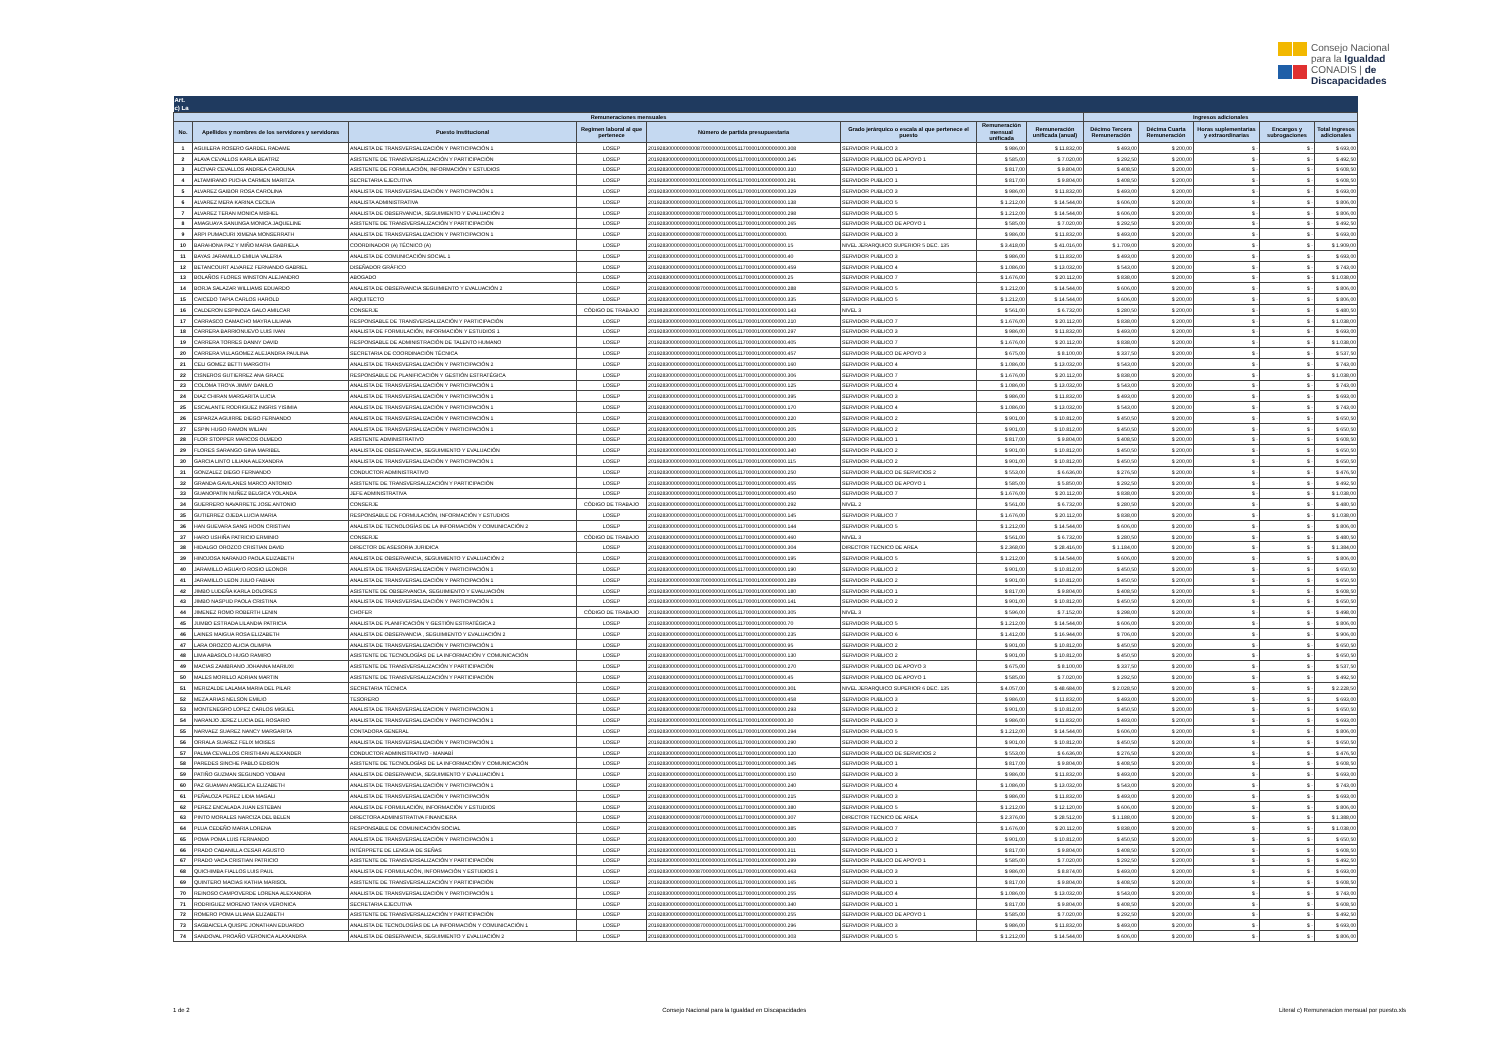Consejo Nacional
para la Igualdad
CONADIS | de Discapacidades
| Art. | | | | | | | | | | | | |
| c) La | | | | | | | | | | | | |
| Remuneraciones mensuales | | | | | | | | Ingresos adicionales | | | | |
| No. | Apellidos y nombres de los servidores y servidoras | Puesto Institucional | Regimen laboral al que pertenece | Número de partida presupuestaria | Grado jerárquico o escala al que pertenece el puesto | Remuneración mensual unificada | Remuneración unificada (anual) | Décimo Tercera Remuneración | Décima Cuarta Remuneración | Horas suplementarias y extraordinarias | Encargos y subrogaciones | Total ingresos adicionales |
| 1 | AGUILERA ROSERO GARDEL RADAME | ANALISTA DE TRANSVERSALIZACIÓN Y PARTICIPACIÓN 1 | LOSEP | 201928300000000008700000001000511700001000000000.308 | SERVIDOR PUBLICO 3 | $ 986,00 | $ 11.832,00 | $ 493,00 | $ 200,00 | $ - | $ - | $ 693,00 |
| 2 | ALAVA CEVALLOS KARLA BEATRIZ | ASISTENTE DE TRANSVERSALIZACIÓN Y PARTICIPACIÓN | LOSEP | 201928300000000001000000001000511700001000000000.245 | SERVIDOR PUBLICO DE APOYO 1 | $ 585,00 | $ 7.020,00 | $ 292,50 | $ 200,00 | $ - | $ - | $ 492,50 |
| 3 | ALCIVAR CEVALLOS ANDREA CAROLINA | ASISTENTE DE FORMULACIÓN, INFORMACIÓN Y ESTUDIOS | LOSEP | 201928300000000008700000001000511700001000000000.310 | SERVIDOR PUBLICO 1 | $ 817,00 | $ 9.804,00 | $ 408,50 | $ 200,00 | $ - | $ - | $ 608,50 |
| 4 | ALTAMIRANO PUCHA CARMEN MARITZA | SECRETARIA EJECUTIVA | LOSEP | 201928300000000001000000001000511700001000000000.291 | SERVIDOR PUBLICO 1 | $ 817,00 | $ 9.804,00 | $ 408,50 | $ 200,00 | $ - | $ - | $ 608,50 |
| 5 | ALVAREZ GAIBOR ROSA CAROLINA | ANALISTA DE TRANSVERSALIZACIÓN Y PARTICIPACIÓN 1 | LOSEP | 201928300000000001000000001000511700001000000000.329 | SERVIDOR PUBLICO 3 | $ 986,00 | $ 11.832,00 | $ 493,00 | $ 200,00 | $ - | $ - | $ 693,00 |
| 6 | ALVAREZ MERA KARINA CECILIA | ANALISTA ADMINISTRATIVA | LOSEP | 201928300000000001000000001000511700001000000000.138 | SERVIDOR PUBLICO 5 | $ 1.212,00 | $ 14.544,00 | $ 606,00 | $ 200,00 | $ - | $ - | $ 806,00 |
| 7 | ALVAREZ TERAN MONICA MISHEL | ANALISTA DE OBSERVANCIA, SEGUIMIENTO Y EVALUACIÓN 2 | LOSEP | 201928300000000008700000001000511700001000000000.298 | SERVIDOR PUBLICO 5 | $ 1.212,00 | $ 14.544,00 | $ 606,00 | $ 200,00 | $ - | $ - | $ 806,00 |
| 8 | AMAGUAYA SANUNGA MONICA JAQUELINE | ASISTENTE DE TRANSVERSALIZACIÓN Y PARTICIPACIÓN | LOSEP | 201928300000000001000000001000511700001000000000.265 | SERVIDOR PUBLICO DE APOYO 1 | $ 585,00 | $ 7.020,00 | $ 292,50 | $ 200,00 | $ - | $ - | $ 492,50 |
| 9 | ARPI PUMACURI XIMENA MONSERRATH | ANALISTA DE TRANSVERSALIZACION Y PARTICIPACION 1 | LOSEP | 201928300000000008700000001000511700001000000000. | SERVIDOR PUBLICO 3 | $ 986,00 | $ 11.832,00 | $ 493,00 | $ 200,00 | $ - | $ - | $ 693,00 |
| 10 | BARAHONA PAZ Y MIÑO MARIA GABRIELA | COORDINADOR (A) TÉCNICO (A) | LOSEP | 201928300000000001000000001000511700001000000000.15 | NIVEL JERARQUICO SUPERIOR 5 DEC. 135 | $ 3.418,00 | $ 41.016,00 | $ 1.709,00 | $ 200,00 | $ - | $ - | $ 1.909,00 |
| 11 | BAYAS JARAMILLO EMILIA VALERIA | ANALISTA DE COMUNICACIÓN SOCIAL 1 | LOSEP | 201928300000000001000000001000511700001000000000.40 | SERVIDOR PUBLICO 3 | $ 986,00 | $ 11.832,00 | $ 493,00 | $ 200,00 | $ - | $ - | $ 693,00 |
| 12 | BETANCOURT ALVAREZ FERNANDO GABRIEL | DISEÑADOR GRÁFICO | LOSEP | 201928300000000001000000001000511700001000000000.459 | SERVIDOR PUBLICO 4 | $ 1.086,00 | $ 13.032,00 | $ 543,00 | $ 200,00 | $ - | $ - | $ 743,00 |
| 13 | BOLAÑOS FLORES WINSTON ALEJANDRO | ABOGADO | LOSEP | 201928300000000001000000001000511700001000000000.25 | SERVIDOR PUBLICO 7 | $ 1.676,00 | $ 20.112,00 | $ 838,00 | $ 200,00 | $ - | $ - | $ 1.038,00 |
| 14 | BORJA SALAZAR WILLIAMS EDUARDO | ANALISTA DE OBSERVANCIA SEGUIMIENTO Y EVALUACIÓN 2 | LOSEP | 201928300000000008700000001000511700001000000000.288 | SERVIDOR PUBLICO 5 | $ 1.212,00 | $ 14.544,00 | $ 606,00 | $ 200,00 | $ - | $ - | $ 806,00 |
| 15 | CAICEDO TAPIA CARLOS HAROLD | ARQUITECTO | LOSEP | 201928300000000001000000001000511700001000000000.335 | SERVIDOR PUBLICO 5 | $ 1.212,00 | $ 14.544,00 | $ 606,00 | $ 200,00 | $ - | $ - | $ 806,00 |
| 16 | CALDERON ESPINOZA GALO AMILCAR | CONSERJE | CÓDIGO DE TRABAJO | 201982830000000001000000001000511700001000000000.143 | NIVEL 3 | $ 561,00 | $ 6.732,00 | $ 280,50 | $ 200,00 | $ - | $ - | $ 480,50 |
| 17 | CARRASCO CAMACHO MAYRA LILIANA | RESPONSABLE DE TRANSVERSALIZACIÓN Y PARTICIPACIÓN | LOSEP | 201928300000000001000000001000511700001000000000.210 | SERVIDOR PUBLICO 7 | $ 1.676,00 | $ 20.112,00 | $ 838,00 | $ 200,00 | $ - | $ - | $ 1.038,00 |
| 18 | CARRERA BARRIONUEVO LUIS IVAN | ANALISTA DE FORMULACIÓN, INFORMACIÓN Y ESTUDIOS 1 | LOSEP | 201928300000000001000000001000511700001000000000.297 | SERVIDOR PUBLICO 3 | $ 986,00 | $ 11.832,00 | $ 493,00 | $ 200,00 | $ - | $ - | $ 693,00 |
| 19 | CARRERA TORRES DANNY DAVID | RESPONSABLE DE ADMINISTRACIÓN DE TALENTO HUMANO | LOSEP | 201928300000000001000000001000511700001000000000.405 | SERVIDOR PUBLICO 7 | $ 1.676,00 | $ 20.112,00 | $ 838,00 | $ 200,00 | $ - | $ - | $ 1.038,00 |
| 20 | CARRERA VILLAGOMEZ ALEJANDRA PAULINA | SECRETARIA DE COORDINACIÓN TÉCNICA | LOSEP | 201928300000000001000000001000511700001000000000.457 | SERVIDOR PUBLICO DE APOYO 3 | $ 675,00 | $ 8.100,00 | $ 337,50 | $ 200,00 | $ - | $ - | $ 537,50 |
| 21 | CELI GOMEZ BETTI MARGOTH | ANALISTA DE TRANSVERSALIZACIÓN Y PARTICIPACIÓN 2 | LOSEP | 201928300000000001000000001000511700001000000000.160 | SERVIDOR PUBLICO 4 | $ 1.086,00 | $ 13.032,00 | $ 543,00 | $ 200,00 | $ - | $ - | $ 743,00 |
| 22 | CISNEROS GUTIERREZ ANA GRACE | RESPONSABLE DE PLANIFICACIÓN Y GESTIÓN ESTRATÉGICA | LOSEP | 201928300000000001000000001000511700001000000000.306 | SERVIDOR PUBLICO 7 | $ 1.676,00 | $ 20.112,00 | $ 838,00 | $ 200,00 | $ - | $ - | $ 1.038,00 |
| 23 | COLOMA TROYA JIMMY DANILO | ANALISTA DE TRANSVERSALIZACIÓN Y PARTICIPACIÓN 1 | LOSEP | 201928300000000001000000001000511700001000000000.125 | SERVIDOR PUBLICO 4 | $ 1.086,00 | $ 13.032,00 | $ 543,00 | $ 200,00 | $ - | $ - | $ 743,00 |
| 24 | DIAZ CHIRAN MARGARITA LUCIA | ANALISTA DE TRANSVERSALIZACIÓN Y PARTICIPACIÓN 1 | LOSEP | 201928300000000001000000001000511700001000000000.395 | SERVIDOR PUBLICO 3 | $ 986,00 | $ 11.832,00 | $ 493,00 | $ 200,00 | $ - | $ - | $ 693,00 |
| 25 | ESCALANTE RODRIGUEZ INGRIS YISIMIA | ANALISTA DE TRANSVERSALIZACIÓN Y PARTICIPACIÓN 1 | LOSEP | 201928300000000001000000001000511700001000000000.170 | SERVIDOR PUBLICO 4 | $ 1.086,00 | $ 13.032,00 | $ 543,00 | $ 200,00 | $ - | $ - | $ 743,00 |
| 26 | ESPARZA AGUIRRE DIEGO FERNANDO | ANALISTA DE TRANSVERSALIZACIÓN Y PARTICIPACIÓN 1 | LOSEP | 201928300000000001000000001000511700001000000000.220 | SERVIDOR PUBLICO 2 | $ 901,00 | $ 10.812,00 | $ 450,50 | $ 200,00 | $ - | $ - | $ 650,50 |
| 27 | ESPIN HUGO RAMON WILIAN | ANALISTA DE TRANSVERSALIZACIÓN Y PARTICIPACIÓN 1 | LOSEP | 201928300000000001000000001000511700001000000000.205 | SERVIDOR PUBLICO 2 | $ 901,00 | $ 10.812,00 | $ 450,50 | $ 200,00 | $ - | $ - | $ 650,50 |
| 28 | FLOR STOPPER MARCOS OLMEDO | ASISTENTE ADMINISTRATIVO | LOSEP | 201928300000000001000000001000511700001000000000.200 | SERVIDOR PUBLICO 1 | $ 817,00 | $ 9.804,00 | $ 408,50 | $ 200,00 | $ - | $ - | $ 608,50 |
| 29 | FLORES SARANGO GINA MARIBEL | ANALISTA DE OBSERVANCIA, SEGUIMIENTO Y EVALUACIÓN | LOSEP | 201928300000000001000000001000511700001000000000.340 | SERVIDOR PUBLICO 2 | $ 901,00 | $ 10.812,00 | $ 450,50 | $ 200,00 | $ - | $ - | $ 650,50 |
| 30 | GARCIA LINTO LILIANA ALEXANDRA | ANALISTA DE TRANSVERSALIZACIÓN Y PARTICIPACIÓN 1 | LOSEP | 201928300000000001000000001000511700001000000000.115 | SERVIDOR PUBLICO 2 | $ 901,00 | $ 10.812,00 | $ 450,50 | $ 200,00 | $ - | $ - | $ 650,50 |
| 31 | GONZALEZ DIEGO FERNANDO | CONDUCTOR ADMINISTRATIVO | LOSEP | 201928300000000001000000001000511700001000000000.250 | SERVIDOR PUBLICO DE SERVICIOS 2 | $ 553,00 | $ 6.636,00 | $ 276,50 | $ 200,00 | $ - | $ - | $ 476,50 |
| 32 | GRANDA GAVILANES MARCO ANTONIO | ASISTENTE DE TRANSVERSALIZACIÓN Y PARTICIPACIÓN | LOSEP | 201928300000000001000000001000511700001000000000.455 | SERVIDOR PUBLICO DE APOYO 1 | $ 585,00 | $ 5.850,00 | $ 292,50 | $ 200,00 | $ - | $ - | $ 492,50 |
| 33 | GUANOPATIN NUÑEZ BELGICA YOLANDA | JEFE ADMINISTRATIVA | LOSEP | 201928300000000001000000001000511700001000000000.450 | SERVIDOR PUBLICO 7 | $ 1.676,00 | $ 20.112,00 | $ 838,00 | $ 200,00 | $ - | $ - | $ 1.038,00 |
| 34 | GUERRERO NAVARRETE JOSE ANTONIO | CONSERJE | CÓDIGO DE TRABAJO | 201928300000000001000000001000511700001000000000.292 | NIVEL 2 | $ 561,00 | $ 6.732,00 | $ 280,50 | $ 200,00 | $ - | $ - | $ 480,50 |
| 35 | GUTIERREZ OJEDA LUCIA MARIA | RESPONSABLE DE FORMULACIÓN, INFORMACIÓN Y ESTUDIOS | LOSEP | 201928300000000001000000001000511700001000000000.145 | SERVIDOR PUBLICO 7 | $ 1.676,00 | $ 20.112,00 | $ 838,00 | $ 200,00 | $ - | $ - | $ 1.038,00 |
| 36 | HAN GUEVARA SANG HOON CRISTIAN | ANALISTA DE TECNOLOGÍAS DE LA INFORMACIÓN Y COMUNICACIÓN 2 | LOSEP | 201928300000000001000000001000511700001000000000.144 | SERVIDOR PUBLICO 5 | $ 1.212,00 | $ 14.544,00 | $ 606,00 | $ 200,00 | $ - | $ - | $ 806,00 |
| 37 | HARO USHIÑA PATRICIO ERMINIO | CONSERJE | CÓDIGO DE TRABAJO | 201928300000000001000000001000511700001000000000.460 | NIVEL 3 | $ 561,00 | $ 6.732,00 | $ 280,50 | $ 200,00 | $ - | $ - | $ 480,50 |
| 38 | HIDALGO OROZCO CRISTIAN DAVID | DIRECTOR DE ASESORIA JURIDICA | LOSEP | 201928300000000001000000001000511700001000000000.304 | DIRECTOR TECNICO DE AREA | $ 2.368,00 | $ 28.416,00 | $ 1.184,00 | $ 200,00 | $ - | $ - | $ 1.384,00 |
| 39 | HINOJOSA NARANJO PAOLA ELIZABETH | ANALISTA DE OBSERVANCIA, SEGUIMIENTO Y EVALUACIÓN 2 | LOSEP | 201928300000000001000000001000511700001000000000.195 | SERVIDOR PUBLICO 5 | $ 1.212,00 | $ 14.544,00 | $ 606,00 | $ 200,00 | $ - | $ - | $ 806,00 |
| 40 | JARAMILLO AGUAYO ROSIO LEONOR | ANALISTA DE TRANSVERSALIZACIÓN Y PARTICIPACIÓN 1 | LOSEP | 201928300000000001000000001000511700001000000000.190 | SERVIDOR PUBLICO 2 | $ 901,00 | $ 10.812,00 | $ 450,50 | $ 200,00 | $ - | $ - | $ 650,50 |
| 41 | JARAMILLO LEON JULIO FABIAN | ANALISTA DE TRANSVERSALIZACIÓN Y PARTICIPACIÓN 1 | LOSEP | 201928300000000008700000001000511700001000000000.289 | SERVIDOR PUBLICO 2 | $ 901,00 | $ 10.812,00 | $ 450,50 | $ 200,00 | $ - | $ - | $ 650,50 |
| 42 | JIMBO LUDEÑA KARLA DOLORES | ASISTENTE DE OBSERVANCIA, SEGUIMIENTO Y EVALUACIÓN | LOSEP | 201928300000000001000000001000511700001000000000.180 | SERVIDOR PUBLICO 1 | $ 817,00 | $ 9.804,00 | $ 408,50 | $ 200,00 | $ - | $ - | $ 608,50 |
| 43 | JIMBO NASPUD PAOLA CRISTINA | ANALISTA DE TRANSVERSALIZACIÓN Y PARTICIPACIÓN 1 | LOSEP | 201928300000000001000000001000511700001000000000.141 | SERVIDOR PUBLICO 2 | $ 901,00 | $ 10.812,00 | $ 450,50 | $ 200,00 | $ - | $ - | $ 650,50 |
| 44 | JIMENEZ ROMO ROBERTH LENIN | CHOFER | CÓDIGO DE TRABAJO | 201928300000000001000000001000511700001000000000.305 | NIVEL 3 | $ 596,00 | $ 7.152,00 | $ 298,00 | $ 200,00 | $ - | $ - | $ 498,00 |
| 45 | JUMBO ESTRADA LILANDIA PATRICIA | ANALISTA DE PLANIFICACIÓN Y GESTIÓN ESTRATÉGICA 2 | LOSEP | 201928300000000001000000001000511700001000000000.70 | SERVIDOR PUBLICO 5 | $ 1.212,00 | $ 14.544,00 | $ 606,00 | $ 200,00 | $ - | $ - | $ 806,00 |
| 46 | LAINES MAIGUA ROSA ELIZABETH | ANALISTA DE OBSERVANCIA , SEGUIMIENTO Y EVALUACIÓN 2 | LOSEP | 201928300000000001000000001000511700001000000000.235 | SERVIDOR PUBLICO 6 | $ 1.412,00 | $ 16.944,00 | $ 706,00 | $ 200,00 | $ - | $ - | $ 906,00 |
| 47 | LARA OROZCO ALICIA OLIMPIA | ANALISTA DE TRANSVERSALIZACIÓN Y PARTICIPACIÓN 1 | LOSEP | 201928300000000001000000001000511700001000000000.95 | SERVIDOR PUBLICO 2 | $ 901,00 | $ 10.812,00 | $ 450,50 | $ 200,00 | $ - | $ - | $ 650,50 |
| 48 | LIMA ABASOLO HUGO RAMIRO | ASISTENTE DE TECNOLOGÍAS DE LA INFORMACIÓN Y COMUNICACIÓN | LOSEP | 201928300000000001000000001000511700001000000000.130 | SERVIDOR PUBLICO 2 | $ 901,00 | $ 10.812,00 | $ 450,50 | $ 200,00 | $ - | $ - | $ 650,50 |
| 49 | MACIAS ZAMBRANO JOHANNA MARIUXI | ASISTENTE DE TRANSVERSALIZACIÓN Y PARTICIPACIÓN | LOSEP | 201928300000000001000000001000511700001000000000.270 | SERVIDOR PUBLICO DE APOYO 3 | $ 675,00 | $ 8.100,00 | $ 337,50 | $ 200,00 | $ - | $ - | $ 537,50 |
| 50 | MALES MORILLO ADRIAN MARTIN | ASISTENTE DE TRANSVERSALIZACIÓN Y PARTICIPACIÓN | LOSEP | 201928300000000001000000001000511700001000000000.45 | SERVIDOR PUBLICO DE APOYO 1 | $ 585,00 | $ 7.020,00 | $ 292,50 | $ 200,00 | $ - | $ - | $ 492,50 |
| 51 | MERIZALDE LALAMA MARIA DEL PILAR | SECRETARIA TÉCNICA | LOSEP | 201928300000000001000000001000511700001000000000.301 | NIVEL JERARQUICO SUPERIOR 6 DEC. 135 | $ 4.057,00 | $ 48.684,00 | $ 2.028,50 | $ 200,00 | $ - | $ - | $ 2.228,50 |
| 52 | MEZA ARIAS NELSON EMILIO | TESORERO | LOSEP | 201928300000000001000000001000511700001000000000.458 | SERVIDOR PUBLICO 3 | $ 986,00 | $ 11.832,00 | $ 493,00 | $ 200,00 | $ - | $ - | $ 693,00 |
| 53 | MONTENEGRO LOPEZ CARLOS MIGUEL | ANALISTA DE TRANSVERSALIZACION Y PARTICIPACION 1 | LOSEP | 201928300000000008700000001000511700001000000000.293 | SERVIDOR PUBLICO 2 | $ 901,00 | $ 10.812,00 | $ 450,50 | $ 200,00 | $ - | $ - | $ 650,50 |
| 54 | NARANJO JEREZ LUCIA DEL ROSARIO | ANALISTA DE TRANSVERSALIZACIÓN Y PARTICIPACIÓN 1 | LOSEP | 201928300000000001000000001000511700001000000000.30 | SERVIDOR PUBLICO 3 | $ 986,00 | $ 11.832,00 | $ 493,00 | $ 200,00 | $ - | $ - | $ 693,00 |
| 55 | NARVAEZ SUAREZ NANCY MARGARITA | CONTADORA GENERAL | LOSEP | 201928300000000001000000001000511700001000000000.294 | SERVIDOR PUBLICO 5 | $ 1.212,00 | $ 14.544,00 | $ 606,00 | $ 200,00 | $ - | $ - | $ 806,00 |
| 56 | ORRALA SUAREZ FELIX MOISES | ANALISTA DE TRANSVERSALIZACIÓN Y PARTICIPACIÓN 1 | LOSEP | 201928300000000001000000001000511700001000000000.290 | SERVIDOR PUBLICO 2 | $ 901,00 | $ 10.812,00 | $ 450,50 | $ 200,00 | $ - | $ - | $ 650,50 |
| 57 | PALMA CEVALLOS CRISTHIAN ALEXANDER | CONDUCTOR ADMINISTRATIVO - MANABÍ | LOSEP | 201928300000000001000000001000511700001000000000.120 | SERVIDOR PUBLICO DE SERVICIOS 2 | $ 553,00 | $ 6.636,00 | $ 276,50 | $ 200,00 | $ - | $ - | $ 476,50 |
| 58 | PAREDES SINCHE PABLO EDISON | ASISTENTE DE TECNOLOGÍAS DE LA INFORMACIÓN Y COMUNICACIÓN | LOSEP | 201928300000000001000000001000511700001000000000.345 | SERVIDOR PUBLICO 1 | $ 817,00 | $ 9.804,00 | $ 408,50 | $ 200,00 | $ - | $ - | $ 608,50 |
| 59 | PATIÑO GUZMAN SEGUNDO YOBANI | ANALISTA DE OBSERVANCIA, SEGUIMIENTO Y EVALUACIÓN 1 | LOSEP | 201928300000000001000000001000511700001000000000.150 | SERVIDOR PUBLICO 3 | $ 986,00 | $ 11.832,00 | $ 493,00 | $ 200,00 | $ - | $ - | $ 693,00 |
| 60 | PAZ GUAMAN ANGELICA ELIZABETH | ANALISTA DE TRANSVERSALIZACIÓN Y PARTICIPACIÓN 1 | LOSEP | 201928300000000001000000001000511700001000000000.240 | SERVIDOR PUBLICO 4 | $ 1.086,00 | $ 13.032,00 | $ 543,00 | $ 200,00 | $ - | $ - | $ 743,00 |
| 61 | PEÑALOZA PEREZ LIDIA MAGALI | ANALISTA DE TRANSVERSALIZACIÓN Y PARTICIPACIÓN | LOSEP | 201928300000000001000000001000511700001000000000.215 | SERVIDOR PUBLICO 3 | $ 986,00 | $ 11.832,00 | $ 493,00 | $ 200,00 | $ - | $ - | $ 693,00 |
| 62 | PEREZ ENCALADA JUAN ESTEBAN | ANALISTA DE FORMULACIÓN, INFORMACIÓN Y ESTUDIOS | LOSEP | 201928300000000001000000001000511700001000000000.380 | SERVIDOR PUBLICO 5 | $ 1.212,00 | $ 12.120,00 | $ 606,00 | $ 200,00 | $ - | $ - | $ 806,00 |
| 63 | PINTO MORALES NARCIZA DEL BELEN | DIRECTORA ADMINISTRATIVA FINANCIERA | LOSEP | 201928300000000008700000001000511700001000000000.307 | DIRECTOR TECNICO DE AREA | $ 2.376,00 | $ 28.512,00 | $ 1.188,00 | $ 200,00 | $ - | $ - | $ 1.388,00 |
| 64 | PLUA CEDEÑO MARIA LORENA | RESPONSABLE DE COMUNICACIÓN SOCIAL | LOSEP | 201928300000000001000000001000511700001000000000.385 | SERVIDOR PUBLICO 7 | $ 1.676,00 | $ 20.112,00 | $ 838,00 | $ 200,00 | $ - | $ - | $ 1.038,00 |
| 65 | POMA POMA LUIS FERNANDO | ANALISTA DE TRANSVERSALIZACIÓN Y PARTICIPACIÓN 1 | LOSEP | 201928300000000001000000001000511700001000000000.300 | SERVIDOR PUBLICO 2 | $ 901,00 | $ 10.812,00 | $ 450,50 | $ 200,00 | $ - | $ - | $ 650,50 |
| 66 | PRADO CABANILLA CESAR AGUSTO | INTÉRPRETE DE LENGUA DE SEÑAS | LOSEP | 201928300000000001000000001000511700001000000000.311 | SERVIDOR PUBLICO 1 | $ 817,00 | $ 9.804,00 | $ 408,50 | $ 200,00 | $ - | $ - | $ 608,50 |
| 67 | PRADO VACA CRISTIAN PATRICIO | ASISTENTE DE TRANSVERSALIZACIÓN Y PARTICIPACIÓN | LOSEP | 201928300000000001000000001000511700001000000000.299 | SERVIDOR PUBLICO DE APOYO 1 | $ 585,00 | $ 7.020,00 | $ 292,50 | $ 200,00 | $ - | $ - | $ 492,50 |
| 68 | QUICHIMBA FIALLOS LUIS PAUL | ANALISTA DE FORMULACÓN, INFORMACIÓN Y ESTUDIOS 1 | LOSEP | 201928300000000008700000001000511700001000000000.463 | SERVIDOR PUBLICO 3 | $ 986,00 | $ 8.874,00 | $ 493,00 | $ 200,00 | $ - | $ - | $ 693,00 |
| 69 | QUINTERO MACIAS KATHIA MARISOL | ASISTENTE DE TRANSVERSALIZACIÓN Y PARTICIPACIÓN | LOSEP | 201928300000000001000000001000511700001000000000.165 | SERVIDOR PUBLICO 1 | $ 817,00 | $ 9.804,00 | $ 408,50 | $ 200,00 | $ - | $ - | $ 608,50 |
| 70 | REINOSO CAMPOVERDE LORENA ALEXANDRA | ANALISTA DE TRANSVERSALIZACIÓN Y PARTICIPACIÓN 1 | LOSEP | 201928300000000001000000001000511700001000000000.255 | SERVIDOR PUBLICO 4 | $ 1.086,00 | $ 13.032,00 | $ 543,00 | $ 200,00 | $ - | $ - | $ 743,00 |
| 71 | RODRIGUEZ MORENO TANYA VERONICA | SECRETARIA EJECUTIVA | LOSEP | 201928300000000001000000001000511700001000000000.340 | SERVIDOR PUBLICO 1 | $ 817,00 | $ 9.804,00 | $ 408,50 | $ 200,00 | $ - | $ - | $ 608,50 |
| 72 | ROMERO POMA LILIANA ELIZABETH | ASISTENTE DE TRANSVERSALIZACIÓN Y PARTICIPACIÓN | LOSEP | 201928300000000001000000001000511700001000000000.255 | SERVIDOR PUBLICO DE APOYO 1 | $ 585,00 | $ 7.020,00 | $ 292,50 | $ 200,00 | $ - | $ - | $ 492,50 |
| 73 | SAGBAICELA QUISPE JONATHAN EDUARDO | ANALISTA DE TECNOLOGÍAS DE LA INFORMACIÓN Y COMUNICACIÓN 1 | LOSEP | 201928300000000008700000001000511700001000000000.296 | SERVIDOR PUBLICO 3 | $ 986,00 | $ 11.832,00 | $ 493,00 | $ 200,00 | $ - | $ - | $ 693,00 |
| 74 | SANDOVAL PROAÑO VERONICA ALAXANDRA | ANALISTA DE OBSERVANCIA, SEGUIMIENTO Y EVALUACIÓN 2 | LOSEP | 201928300000000001000000001000511700001000000000.303 | SERVIDOR PUBLICO 5 | $ 1.212,00 | $ 14.544,00 | $ 606,00 | $ 200,00 | $ - | $ - | $ 806,00 |
1 de 2 Consejo Nacional para la Igualdad en Discapacidades Literal c) Remuneracion mensual por puesto.xls